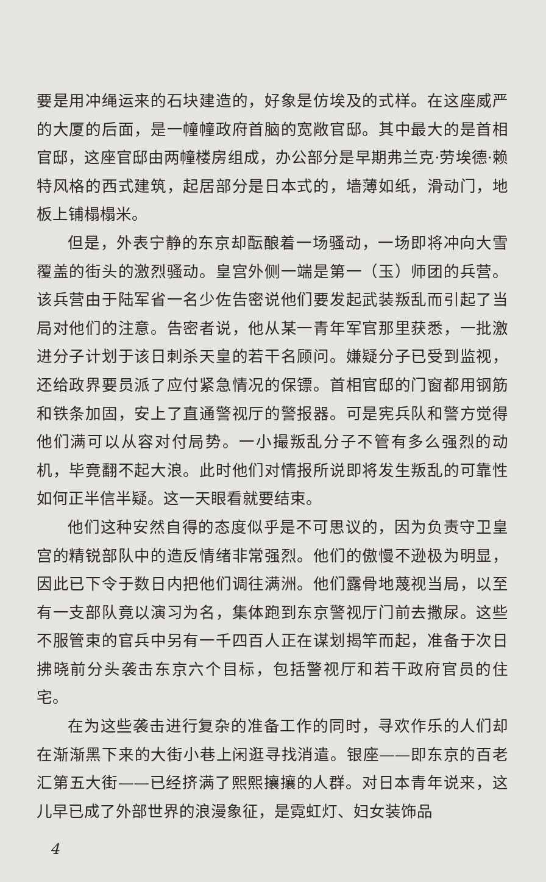要是用冲绳运来的石块建造的，好象是仿埃及的式样。在这座威严的大厦的后面，是一幢幢政府首脑的宽敞官邸。其中最大的是首相官邸，这座官邸由两幢楼房组成，办公部分是早期弗兰克·劳埃德·赖特风格的西式建筑，起居部分是日本式的，墙薄如纸，滑动门，地板上铺榻榻米。
但是，外表宁静的东京却酝酿着一场骚动，一场即将冲向大雪覆盖的街头的激烈骚动。皇宫外侧一端是第一（玉）师团的兵营。该兵营由于陆军省一名少佐告密说他们要发起武装叛乱而引起了当局对他们的注意。告密者说，他从某一青年军官那里获悉，一批激进分子计划于该日刺杀天皇的若干名顾问。嫌疑分子已受到监视，还给政界要员派了应付紧急情况的保镖。首相官邸的门窗都用钢筋和铁条加固，安上了直通警视厅的警报器。可是宪兵队和警方觉得他们满可以从容对付局势。一小撮叛乱分子不管有多么强烈的动机，毕竟翻不起大浪。此时他们对情报所说即将发生叛乱的可靠性如何正半信半疑。这一天眼看就要结束。
他们这种安然自得的态度似乎是不可思议的，因为负责守卫皇宫的精锐部队中的造反情绪非常强烈。他们的傲慢不逊极为明显，因此已下令于数日内把他们调往满洲。他们露骨地蔑视当局，以至有一支部队竟以演习为名，集体跑到东京警视厅门前去撒尿。这些不服管束的官兵中另有一千四百人正在谋划揭竿而起，准备于次日拂晓前分头袭击东京六个目标，包括警视厅和若干政府官员的住宅。
在为这些袭击进行复杂的准备工作的同时，寻欢作乐的人们却在渐渐黑下来的大街小巷上闲逛寻找消遣。银座——即东京的百老汇第五大街——已经挤满了熙熙攘攘的人群。对日本青年说来，这儿早已成了外部世界的浪漫象征，是霓虹灯、妇女装饰品
4